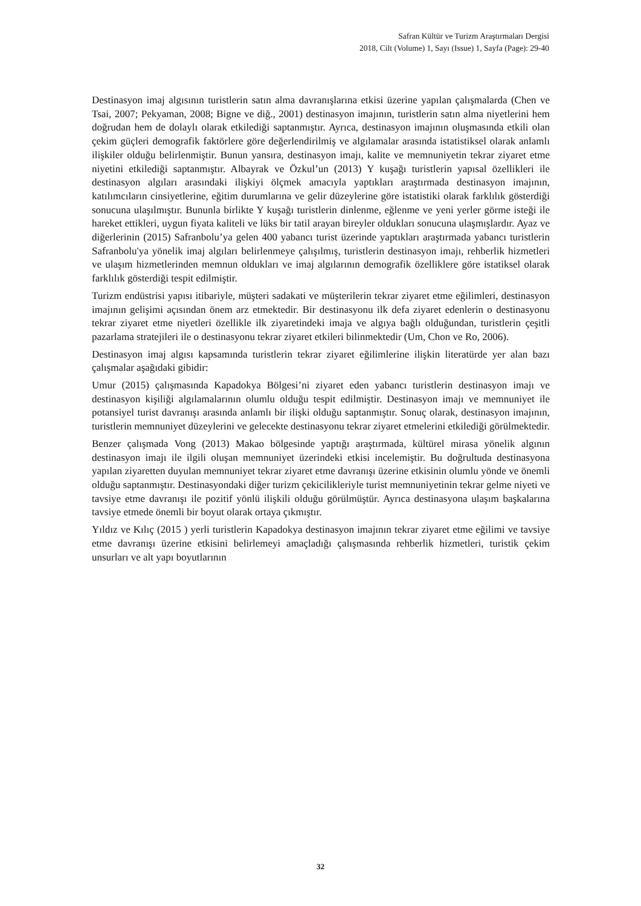Safran Kültür ve Turizm Araştırmaları Dergisi
2018, Cilt (Volume) 1, Sayı (Issue) 1, Sayfa (Page): 29-40
Destinasyon imaj algısının turistlerin satın alma davranışlarına etkisi üzerine yapılan çalışmalarda (Chen ve Tsai, 2007; Pekyaman, 2008; Bigne ve diğ., 2001) destinasyon imajının, turistlerin satın alma niyetlerini hem doğrudan hem de dolaylı olarak etkilediği saptanmıştır. Ayrıca, destinasyon imajının oluşmasında etkili olan çekim güçleri demografik faktörlere göre değerlendirilmiş ve algılamalar arasında istatistiksel olarak anlamlı ilişkiler olduğu belirlenmiştir. Bunun yansıra, destinasyon imajı, kalite ve memnuniyetin tekrar ziyaret etme niyetini etkilediği saptanmıştır. Albayrak ve Özkul’un (2013) Y kuşağı turistlerin yapısal özellikleri ile destinasyon algıları arasındaki ilişkiyi ölçmek amacıyla yaptıkları araştırmada destinasyon imajının, katılımcıların cinsiyetlerine, eğitim durumlarına ve gelir düzeylerine göre istatistiki olarak farklılık gösterdiği sonucuna ulaşılmıştır. Bununla birlikte Y kuşağı turistlerin dinlenme, eğlenme ve yeni yerler görme isteği ile hareket ettikleri, uygun fiyata kaliteli ve lüks bir tatil arayan bireyler oldukları sonucuna ulaşmışlardır. Ayaz ve diğerlerinin (2015) Safranbolu’ya gelen 400 yabancı turist üzerinde yaptıkları araştırmada yabancı turistlerin Safranbolu'ya yönelik imaj algıları belirlenmeye çalışılmış, turistlerin destinasyon imajı, rehberlik hizmetleri ve ulaşım hizmetlerinden memnun oldukları ve imaj algılarının demografik özelliklere göre istatiksel olarak farklılık gösterdiği tespit edilmiştir.
Turizm endüstrisi yapısı itibariyle, müşteri sadakati ve müşterilerin tekrar ziyaret etme eğilimleri, destinasyon imajının gelişimi açısından önem arz etmektedir. Bir destinasyonu ilk defa ziyaret edenlerin o destinasyonu tekrar ziyaret etme niyetleri özellikle ilk ziyaretindeki imaja ve algıya bağlı olduğundan, turistlerin çeşitli pazarlama stratejileri ile o destinasyonu tekrar ziyaret etkileri bilinmektedir (Um, Chon ve Ro, 2006).
Destinasyon imaj algısı kapsamında turistlerin tekrar ziyaret eğilimlerine ilişkin literatürde yer alan bazı çalışmalar aşağıdaki gibidir:
Umur (2015) çalışmasında Kapadokya Bölgesi’ni ziyaret eden yabancı turistlerin destinasyon imajı ve destinasyon kişiliği algılamalarının olumlu olduğu tespit edilmiştir. Destinasyon imajı ve memnuniyet ile potansiyel turist davranışı arasında anlamlı bir ilişki olduğu saptanmıştır. Sonuç olarak, destinasyon imajının, turistlerin memnuniyet düzeylerini ve gelecekte destinasyonu tekrar ziyaret etmelerini etkilediği görülmektedir.
Benzer çalışmada Vong (2013) Makao bölgesinde yaptığı araştırmada, kültürel mirasa yönelik algının destinasyon imajı ile ilgili oluşan memnuniyet üzerindeki etkisi incelemiştir. Bu doğrultuda destinasyona yapılan ziyaretten duyulan memnuniyet tekrar ziyaret etme davranışı üzerine etkisinin olumlu yönde ve önemli olduğu saptanmıştır. Destinasyondaki diğer turizm çekicilikleriyle turist memnuniyetinin tekrar gelme niyeti ve tavsiye etme davranışı ile pozitif yönlü ilişkili olduğu görülmüştür. Ayrıca destinasyona ulaşım başkalarına tavsiye etmede önemli bir boyut olarak ortaya çıkmıştır.
Yıldız ve Kılıç (2015 ) yerli turistlerin Kapadokya destinasyon imajının tekrar ziyaret etme eğilimi ve tavsiye etme davranışı üzerine etkisini belirlemeyi amaçladığı çalışmasında rehberlik hizmetleri, turistik çekim unsurları ve alt yapı boyutlarının
32